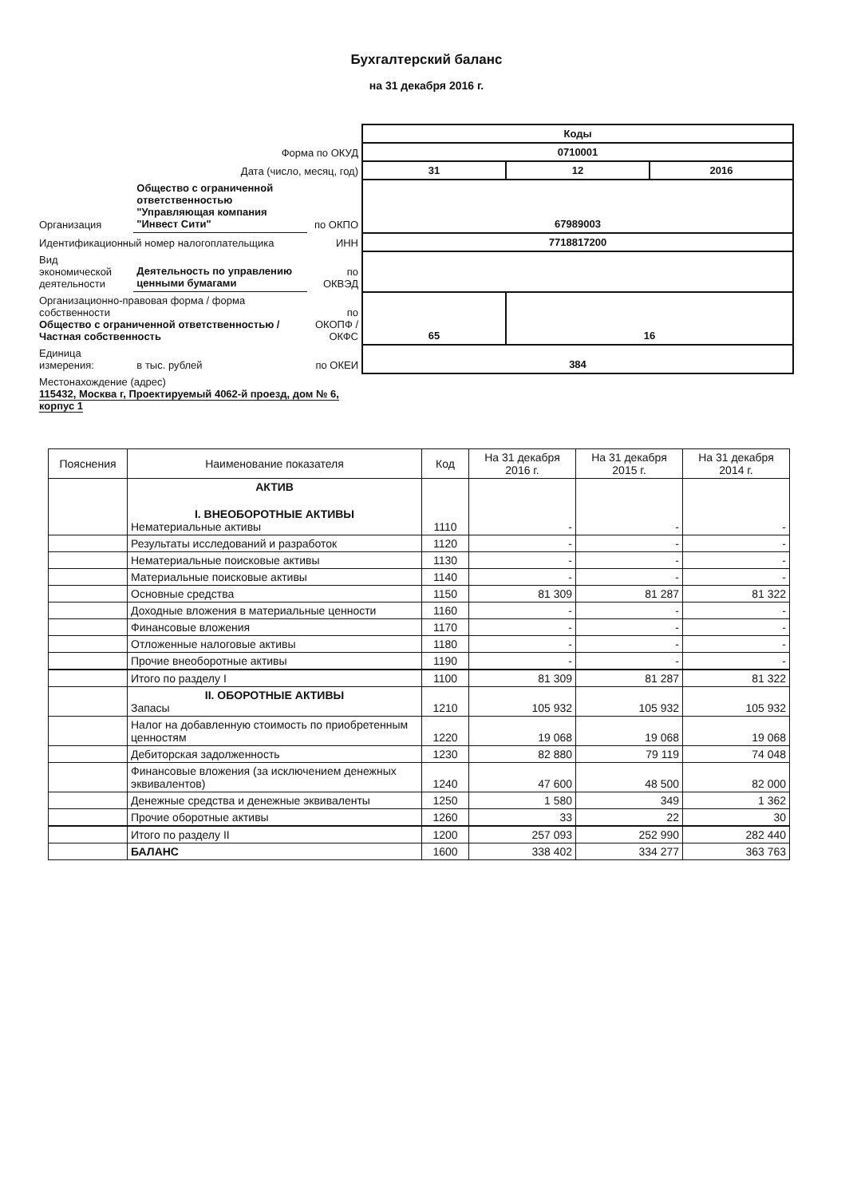Бухгалтерский баланс
на 31 декабря 2016 г.
| | | | Коды | | |
| Форма по ОКУД | | | 0710001 | | |
| Дата (число, месяц, год) | | | 31 | 12 | 2016 |
| Организация | Общество с ограниченной ответственностью "Управляющая компания "Инвест Сити" | по ОКПО | 67989003 | | |
| Идентификационный номер налогоплательщика | | ИНН | 7718817200 | | |
| Вид экономической деятельности | Деятельность по управлению ценными бумагами | по ОКВЭД | | | |
| Организационно-правовая форма / форма собственности Общество с ограниченной ответственностью / Частная собственность | | по ОКОПФ / ОКФС | 65 | 16 | |
| Единица измерения: | в тыс. рублей | по ОКЕИ | 384 | | |
| Местонахождение (адрес) 115432, Москва г, Проектируемый 4062-й проезд, дом № 6, корпус 1 | | | | | |
| Пояснения | Наименование показателя | Код | На 31 декабря 2016 г. | На 31 декабря 2015 г. | На 31 декабря 2014 г. |
| --- | --- | --- | --- | --- | --- |
| | АКТИВ I. ВНЕОБОРОТНЫЕ АКТИВЫ Нематериальные активы | 1110 | - | - | - |
| | Результаты исследований и разработок | 1120 | - | - | - |
| | Нематериальные поисковые активы | 1130 | - | - | - |
| | Материальные поисковые активы | 1140 | - | - | - |
| | Основные средства | 1150 | 81 309 | 81 287 | 81 322 |
| | Доходные вложения в материальные ценности | 1160 | - | - | - |
| | Финансовые вложения | 1170 | - | - | - |
| | Отложенные налоговые активы | 1180 | - | - | - |
| | Прочие внеоборотные активы | 1190 | - | - | - |
| | Итого по разделу I | 1100 | 81 309 | 81 287 | 81 322 |
| | II. ОБОРОТНЫЕ АКТИВЫ Запасы | 1210 | 105 932 | 105 932 | 105 932 |
| | Налог на добавленную стоимость по приобретенным ценностям | 1220 | 19 068 | 19 068 | 19 068 |
| | Дебиторская задолженность | 1230 | 82 880 | 79 119 | 74 048 |
| | Финансовые вложения (за исключением денежных эквивалентов) | 1240 | 47 600 | 48 500 | 82 000 |
| | Денежные средства и денежные эквиваленты | 1250 | 1 580 | 349 | 1 362 |
| | Прочие оборотные активы | 1260 | 33 | 22 | 30 |
| | Итого по разделу II | 1200 | 257 093 | 252 990 | 282 440 |
| | БАЛАНС | 1600 | 338 402 | 334 277 | 363 763 |